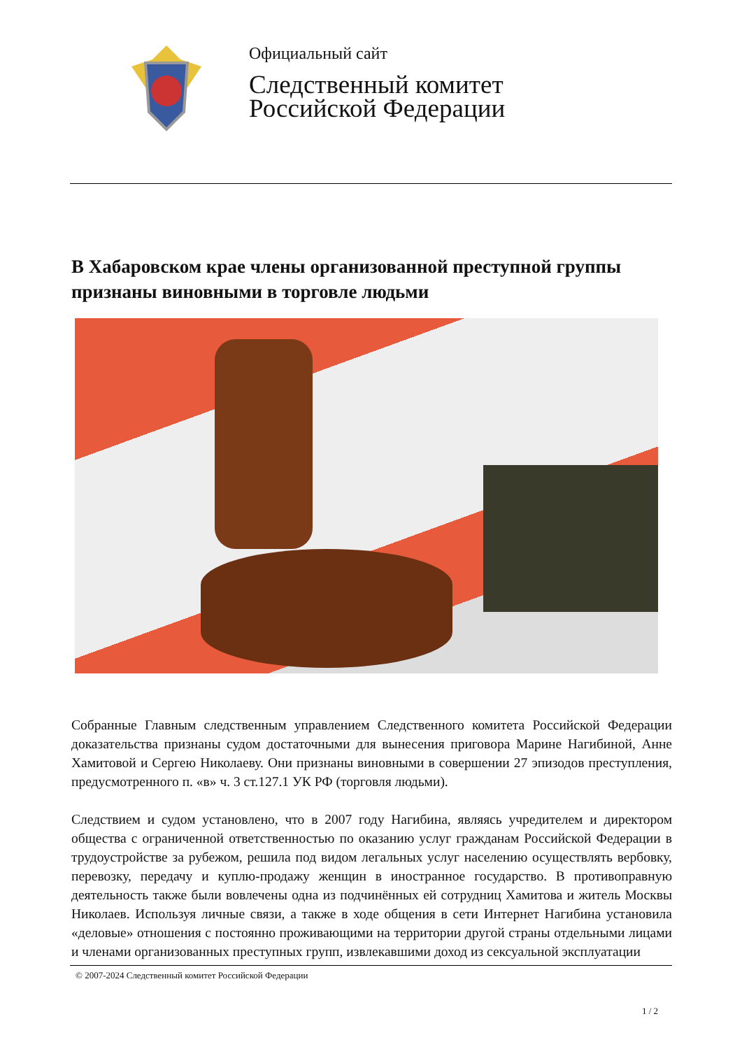Официальный сайт
Следственный комитет
Российской Федерации
В Хабаровском крае члены организованной преступной группы признаны виновными в торговле людьми
Собранные Главным следственным управлением Следственного комитета Российской Федерации доказательства признаны судом достаточными для вынесения приговора Марине Нагибиной, Анне Хамитовой и Сергею Николаеву. Они признаны виновными в совершении 27 эпизодов преступления, предусмотренного п. «в» ч. 3 ст.127.1 УК РФ (торговля людьми).
Следствием и судом установлено, что в 2007 году Нагибина, являясь учредителем и директором общества с ограниченной ответственностью по оказанию услуг гражданам Российской Федерации в трудоустройстве за рубежом, решила под видом легальных услуг населению осуществлять вербовку, перевозку, передачу и куплю-продажу женщин в иностранное государство. В противоправную деятельность также были вовлечены одна из подчинённых ей сотрудниц Хамитова и житель Москвы Николаев. Используя личные связи, а также в ходе общения в сети Интернет Нагибина установила «деловые» отношения с постоянно проживающими на территории другой страны отдельными лицами и членами организованных преступных групп, извлекавшими доход из сексуальной эксплуатации
© 2007-2024 Следственный комитет Российской Федерации
1 / 2